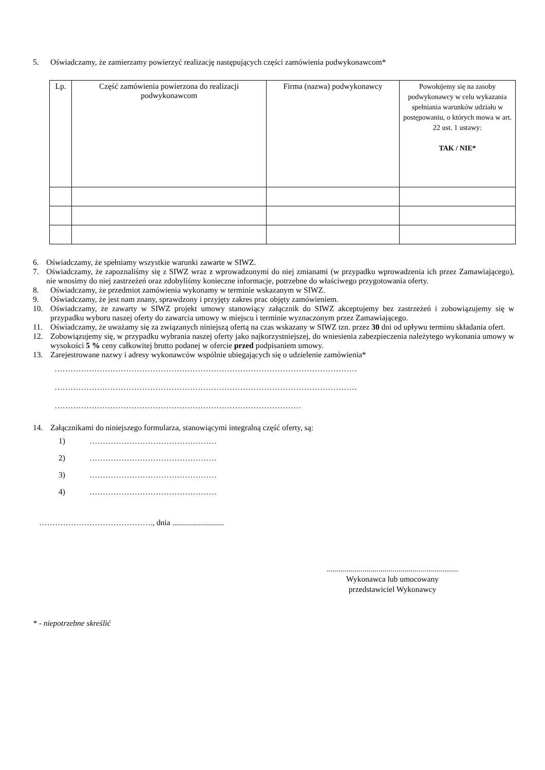5. Oświadczamy, że zamierzamy powierzyć realizację następujących części zamówienia podwykonawcom*
| Lp. | Część zamówienia powierzona do realizacji podwykonawcom | Firma (nazwa) podwykonawcy | Powołujemy się na zasoby podwykonawcy w celu wykazania spełniania warunków udziału w postępowaniu, o których mowa w art. 22 ust. 1 ustawy: TAK / NIE* |
| --- | --- | --- | --- |
6. Oświadczamy, że spełniamy wszystkie warunki zawarte w SIWZ.
7. Oświadczamy, że zapoznaliśmy się z SIWZ wraz z wprowadzonymi do niej zmianami (w przypadku wprowadzenia ich przez Zamawiającego), nie wnosimy do niej zastrzeżeń oraz zdobyliśmy konieczne informacje, potrzebne do właściwego przygotowania oferty.
8. Oświadczamy, że przedmiot zamówienia wykonamy w terminie wskazanym w SIWZ.
9. Oświadczamy, że jest nam znany, sprawdzony i przyjęty zakres prac objęty zamówieniem.
10. Oświadczamy, że zawarty w SIWZ projekt umowy stanowiący załącznik do SIWZ akceptujemy bez zastrzeżeń i zobowiązujemy się w przypadku wyboru naszej oferty do zawarcia umowy w miejscu i terminie wyznaczonym przez Zamawiającego.
11. Oświadczamy, że uważamy się za związanych niniejszą ofertą na czas wskazany w SIWZ tzn. przez 30 dni od upływu terminu składania ofert.
12. Zobowiązujemy się, w przypadku wybrania naszej oferty jako najkorzystniejszej, do wniesienia zabezpieczenia należytego wykonania umowy w wysokości 5 % ceny całkowitej brutto podanej w ofercie przed podpisaniem umowy.
13. Zarejestrowane nazwy i adresy wykonawców wspólnie ubiegających się o udzielenie zamówienia*
……………………………………………………………………………………………………
……………………………………………………………………………………………………
…………………………………………………………………………………
14. Załącznikami do niniejszego formularza, stanowiącymi integralną część oferty, są:
1) …………………………………………
2) …………………………………………
3) …………………………………………
4) …………………………………………
……………………………………., dnia ..........................
..................................................................
Wykonawca lub umocowany
przedstawiciel Wykonawcy
* - niepotrzebne skreślić